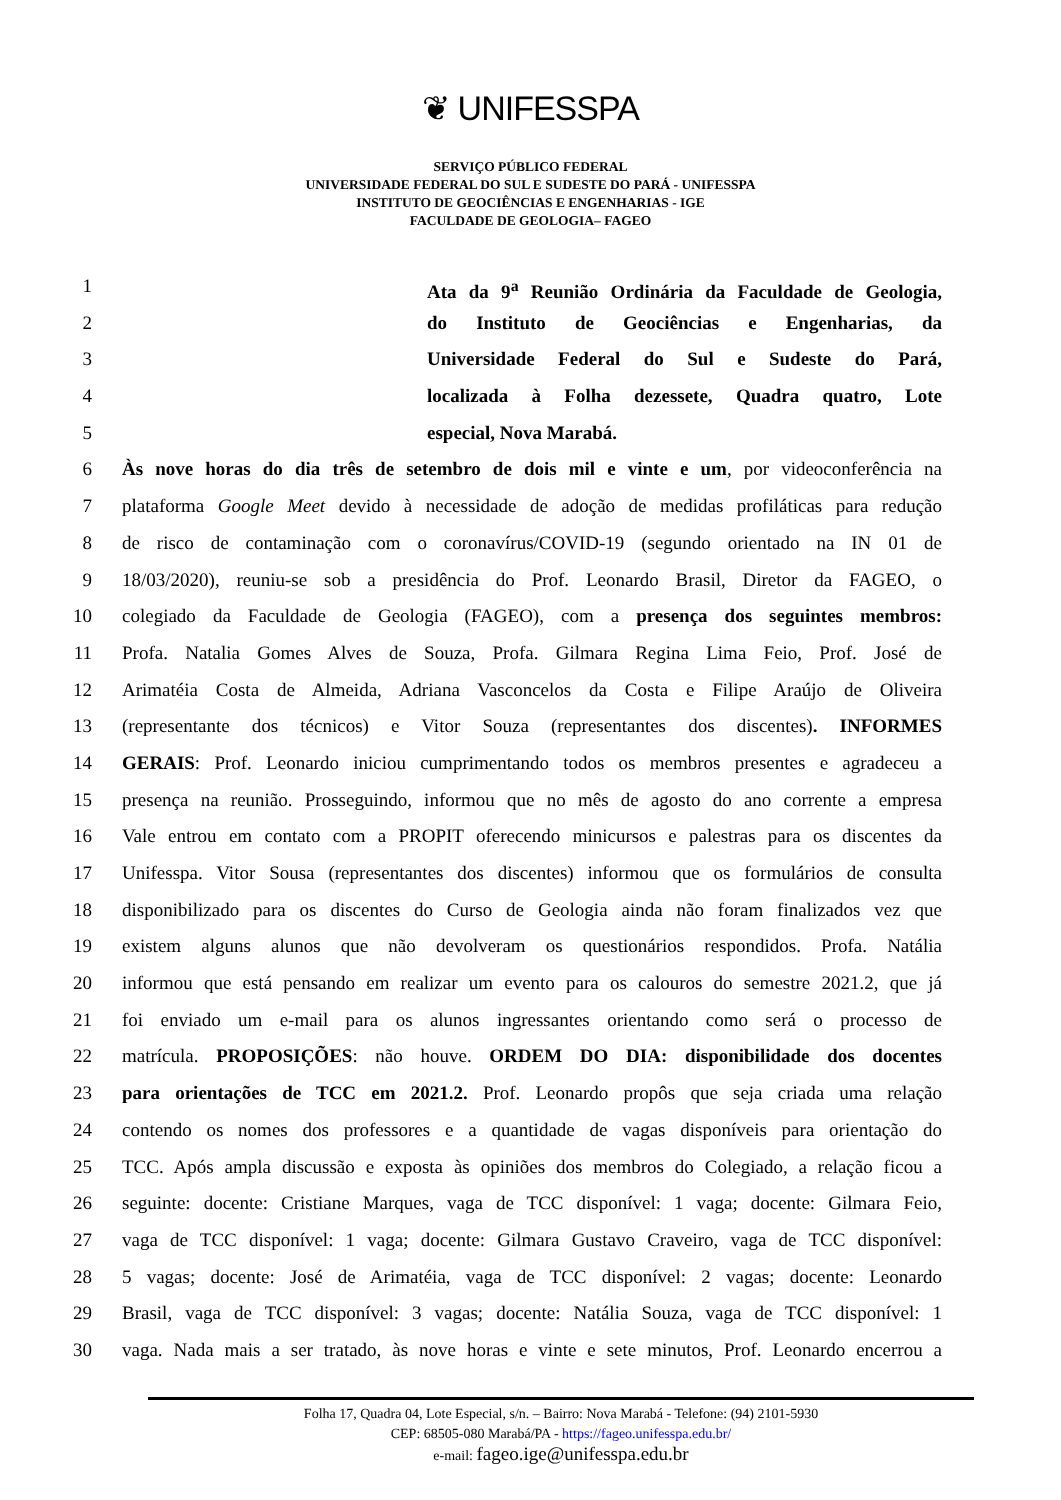❦ UNIFESSPA
SERVIÇO PÚBLICO FEDERAL
UNIVERSIDADE FEDERAL DO SUL E SUDESTE DO PARÁ - UNIFESSPA
INSTITUTO DE GEOCIÊNCIAS E ENGENHARIAS - IGE
FACULDADE DE GEOLOGIA– FAGEO
1 Ata da 9<sup>a</sup> Reunião Ordinária da Faculdade de Geologia,
2 do Instituto de Geociências e Engenharias, da
3 Universidade Federal do Sul e Sudeste do Pará,
4 localizada à Folha dezessete, Quadra quatro, Lote
5 especial, Nova Marabá.
6 Às nove horas do dia três de setembro de dois mil e vinte e um, por videoconferência na
7 plataforma Google Meet devido à necessidade de adoção de medidas profiláticas para redução
8 de risco de contaminação com o coronavírus/COVID-19 (segundo orientado na IN 01 de
9 18/03/2020), reuniu-se sob a presidência do Prof. Leonardo Brasil, Diretor da FAGEO, o
10 colegiado da Faculdade de Geologia (FAGEO), com a presença dos seguintes membros:
11 Profa. Natalia Gomes Alves de Souza, Profa. Gilmara Regina Lima Feio, Prof. José de
12 Arimatéia Costa de Almeida, Adriana Vasconcelos da Costa e Filipe Araújo de Oliveira
13 (representante dos técnicos) e Vitor Souza (representantes dos discentes). INFORMES
14 GERAIS: Prof. Leonardo iniciou cumprimentando todos os membros presentes e agradeceu a
15 presença na reunião. Prosseguindo, informou que no mês de agosto do ano corrente a empresa
16 Vale entrou em contato com a PROPIT oferecendo minicursos e palestras para os discentes da
17 Unifesspa. Vitor Sousa (representantes dos discentes) informou que os formulários de consulta
18 disponibilizado para os discentes do Curso de Geologia ainda não foram finalizados vez que
19 existem alguns alunos que não devolveram os questionários respondidos. Profa. Natália
20 informou que está pensando em realizar um evento para os calouros do semestre 2021.2, que já
21 foi enviado um e-mail para os alunos ingressantes orientando como será o processo de
22 matrícula. PROPOSIÇÕES: não houve. ORDEM DO DIA: disponibilidade dos docentes
23 para orientações de TCC em 2021.2. Prof. Leonardo propôs que seja criada uma relação
24 contendo os nomes dos professores e a quantidade de vagas disponíveis para orientação do
25 TCC. Após ampla discussão e exposta às opiniões dos membros do Colegiado, a relação ficou a
26 seguinte: docente: Cristiane Marques, vaga de TCC disponível: 1 vaga; docente: Gilmara Feio,
27 vaga de TCC disponível: 1 vaga; docente: Gilmara Gustavo Craveiro, vaga de TCC disponível:
28 5 vagas; docente: José de Arimatéia, vaga de TCC disponível: 2 vagas; docente: Leonardo
29 Brasil, vaga de TCC disponível: 3 vagas; docente: Natália Souza, vaga de TCC disponível: 1
30 vaga. Nada mais a ser tratado, às nove horas e vinte e sete minutos, Prof. Leonardo encerrou a
Folha 17, Quadra 04, Lote Especial, s/n. – Bairro: Nova Marabá - Telefone: (94) 2101-5930
CEP: 68505-080 Marabá/PA - https://fageo.unifesspa.edu.br/
e-mail: fageo.ige@unifesspa.edu.br